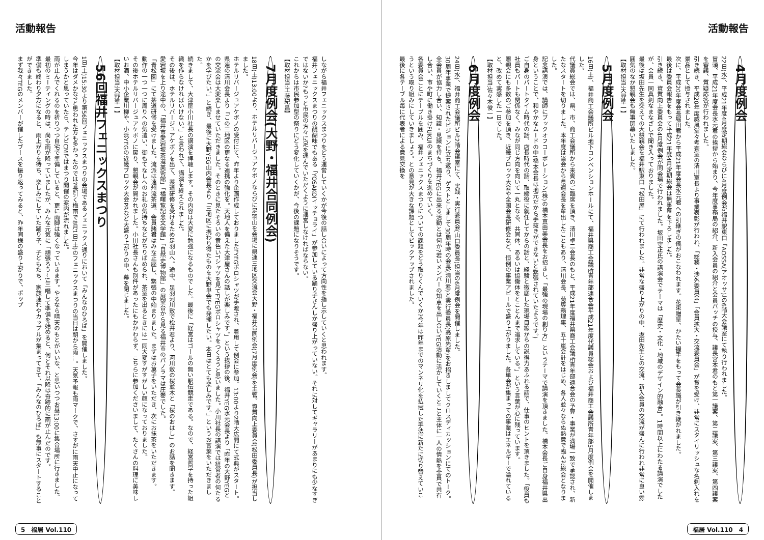活動報告
しながら福井フェニックスまつりをどう運営していくかが今後の話し合いによって方向性を指し示していくと思われます。
福井フェニックスまつりの醍醐味でもある「YOSAKOIイッチョライ」が参加している踊り子さんしか盛り上がっていない。それに対してギャラリーがあまりにも少なすぎではないか?もっと市民の方々に足を運んでいただくように運営しなければならない。
これからは市民参加型の祭りにどう変化していくかが、今後の課題になりそうです。
【取材担当:工藤紀昌】
7月度例会(大野・福井合同例会)
18日(土)13:00より、ホテルリバージュアケボノならびに足羽山を会場に県連三地区交流会大野・福井合同例会(7月度例会)を主管。資質向上委員会(松田委員長)が担当しました。
ホテルリバージュアケボノの受付にて、昨年より企画作成しておりましたFYEGポロシャツが手渡され、着用して例会に参加。13:00より2階大広間にて式典がスタート。
県連の清川会長より「この三地区の更なる連携の強化を。天地人を備えた大津屋さんの話しが楽しみです。」という挨拶の後、福井YEG水元会長より「昨年の大野YEGとの交流会は大変楽しませていただきました。そのときに見たそろいの黄色いTシャツを見てFYEGポロシャツをつくろうと思いました。小川社長の講演では経営者の何たるかを学びたい。」と続き、最後に大野YEG山内会長より「三地区に携わり得たものを大野単会でも発揮したい。本日はとても楽しみです。」というお言葉をいただきました。
続きまして、大津屋小川社長の講演を拝聴します。その内容は大変に勉強になるものでした。最後に「経営はゴールの無い駅伝競走である。なので、経営哲学を持った組織を作らなければいけない。」と言われて、講演を終えられました。
その後は、ホテルリバージュアケボノを出て、茶道研修を受けるため足羽山へ。途中、足羽河川敷で松井君より、河川敷の桜並木と「桜のおはし」のお話を聞きます。
愛宕坂を上り途中の、「福井市愛宕坂茶道美術館」「橘曙覧記念文学館」「自然史博物館」の展望台から見る福井市のパノラマは圧巻でした。
「青松園」にて茶道研修を受けました。流派は遠州流茶道。会員諸君はみな正座し、緊張の中始まりました。まずはお菓子をいただき、次にお抹茶をいただきます。
動作の一つ一つに周りへの気遣い、御もてなしへのお礼の気持ちなどがちりばめられ、茶室を出るときには一同大変すがすがしい顔になっておりました。
その後ホテルリバージュアケボノに戻り、懇親会が開かれました。小川社長さんも別件があったにもかかわらず、こちらに参加くださいまして、たくさんの料理に美味しいお酒、中小企業川柳や、小浜YEGの近畿ブロック大会PRなど大盛り上がりの中、幕を閉じました。
【取材担当:天野準一】
56回福井フェニックスまつり
1日(土)15:30より第56回フェニックスまつりの会場であるフェニックス通りにおいて「みんなのひろば」を開催しました。
今年はダメかな?と思われた方も多かったのでは?長引く梅雨で8月1日(土)のフェニックスまつりの当日は朝から雨…。天気予報も雨マークで、さすがに雨天中止になってしまうかと思っていたら、テレビCMではまつり開催の案内が流れました。
雨が止んでくれるのを祈りつつ自宅で準備していると、更に雨脚は強くなっていきます。やるなら晴天のもとがいいな、と思いつつお昼13:00に集合場所に行きました。
最初のミーティングの時は、尚も雨が降っていましたが、みんな元気に「頑張ろう~!」三唱して準備を始めると、何とそれ以降は奇跡的に雨が止んだのです。
準備も終わり夕方になると、雨上がりを待ち、楽しみにしていた踊り子、子どもたち、家族連れやカップルが集まってきて、「みんなのひろば」も無事にスタートすることができました。
まず我々TEGのメンバーが催したブースを振り返ってみると、昨年同様の盛り上がりで、ポップ
5　福居 Vol.110
活動報告
4月度例会
22日(水)、平成21年度4月度定期総会ならびに4月度例会が福井駅東口「AOSSA(アオッサ)」の6階大会議室にて執り行われました。
冒頭、平成21年度会長水元君の挨拶から始まり、今年度事務局の紹介、新入会員の紹介と会員バッチの授与、議長宮本君のもと第一議案、第二議案、第三議案、第四議案を審議、質疑応答が行われました。
引き続き、平成20年度威風堂々考査室の清川室長より事業表彰が行われ、「総務・渉外委員会」「会員拡大・交流委員会」が賞を受け、非常にスタイリッシュな名刺入れを景品として授与されました。
次に、平成20年度会長堀田君から平成21年度会長水元君への引継ぎの儀がおこなわれます。花束贈呈、かたい握手をもって会長職が引き継がれました。
最後は委員会報告をもって平成21年度4月定期総会は無事幕を下ろしました。
引き続き、資質向上委員会の4月度例会が同会場で行われました。坂田守正氏の講演会でテーマは「歴史・文化・地域のデザイン的融合」。1時間以上にわたる講演でしたが、会員一同真剣なまなざしで聞き入っておりました。
最後は坂田先生を交えての大懇親会を福井駅東口「松田屋」にて行われました。非常な盛り上がりの中、坂田先生との交流、新入会員の交流が盛んに行われ非常に良い雰囲気のなか懇親会も無事閉幕いたしました。
【取材担当:天野準一】
5月度例会
16日(土)、福井商工会議所ビル地下コンベンションホールにて、福井県商工会議所青年部連合会平成21年度代議員総会および福井商工会議所青年部5月度例会を開催しました。
代議員総会では、県、市、商工会議所から来賓のご臨席を頂き、清川卓二会長のもと、平成21年度福井県商工会議所青年部連合会の予算・事業が満場一致で承認され、新たなスタートを切りました。本年度は当会から県連会長を輩出したこともあり、清川会長、菊専務理事、五十嵐会計をはじめ、各人並々ならぬ熱意で臨んだ総会となりました。
記念講演では、講師にブックオフコーポレーション(株)の橋本真由美会長をお招きし、「最強の現場の創り方」というテーマで講演を頂きました。橋本会長ご自身福井県出身ということで、和やかなムードの中(橋本会長は地元だから手抜きができないと緊張されていたようです。)
ご自身のパートタイム時代の話、店長時代の話、取締役に就任してからの話と、経験と徹底した現場目線からの説得力あふれる話で、仕事のヒントを頂きました。「役員も社員もパートも関係なく、みなが同じ方向を向いて一丸となる、共同体、あるいは協働体をとことんまで追求している。」という言葉が心に残っています。
懇親会にも多数のご参加を頂き、近畿ブロック大会や全国会長研修会など、恒例の事業アピールで盛り上がりました。各単会が集まっての事業はエネルギーで溢れていると、改めて実感した一日でした。
【取材担当:佐々木俊一】
6月度例会
24日(水)、福井商工会議所ビル2階会議室にて、実践・実行委員会(山口委員長)担当の6月度例会を開催しました。
30周年事業で提案されたビジョンに立ち返り、ゲストとしまして30周年時の会長(清川君)と実行委員長(高原先輩)をお招きしましてクロスディカッションにてのトーク。
全会員が協力し合い、知識・見識を持ち、福井YEGに出来る活動とは何か?若いメンバーの知恵を出し合いYEG活動に活かしていくとこと主体に一人の情熱を全員で共有し合い、市や町に働き掛けFUKUIのまちづくりを進めていく。
各委員会ごとにテーブルを囲み、福井フェニックスまつりについての課題をどう取りくんでいくか?今年は昨年までのマンネリ化を払拭した手法に新たに切り替えていこうという取り組みにしていきましょう。との意見が大きな課題としてピックアップされました。
最後に各テーブル毎に代表者による意見交換を
福居 Vol.110　4